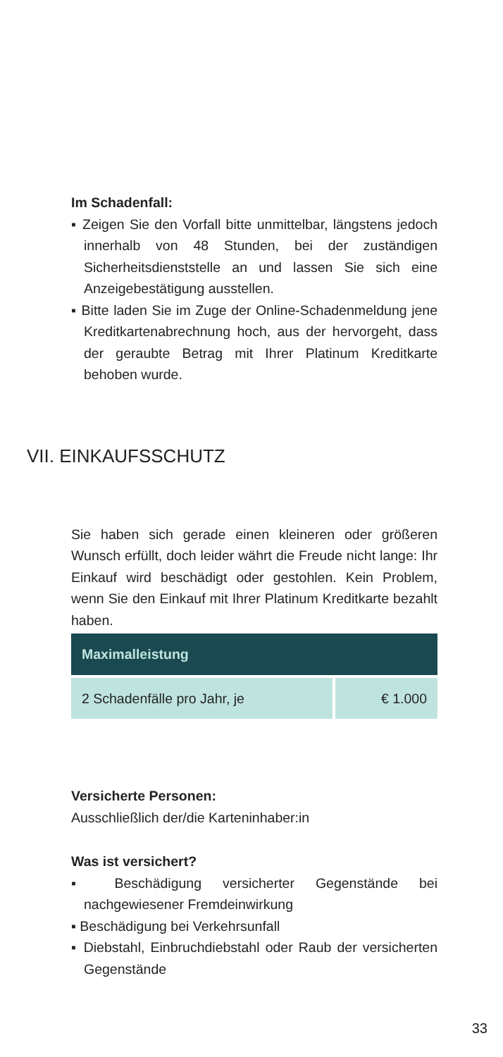Im Schadenfall:
▪ Zeigen Sie den Vorfall bitte unmittelbar, längstens jedoch innerhalb von 48 Stunden, bei der zuständigen Sicherheitsdienststelle an und lassen Sie sich eine Anzeigebestätigung ausstellen.
▪ Bitte laden Sie im Zuge der Online-Schadenmeldung jene Kreditkartenabrechnung hoch, aus der hervorgeht, dass der geraubte Betrag mit Ihrer Platinum Kreditkarte behoben wurde.
VII. EINKAUFSSCHUTZ
Sie haben sich gerade einen kleineren oder größeren Wunsch erfüllt, doch leider währt die Freude nicht lange: Ihr Einkauf wird beschädigt oder gestohlen. Kein Problem, wenn Sie den Einkauf mit Ihrer Platinum Kreditkarte bezahlt haben.
| Maximalleistung | |
| --- | --- |
| 2 Schadenfälle pro Jahr, je | € 1.000 |
Versicherte Personen:
Ausschließlich der/die Karteninhaber:in
Was ist versichert?
▪ Beschädigung versicherter Gegenstände bei nachgewiesener Fremdeinwirkung
▪ Beschädigung bei Verkehrsunfall
▪ Diebstahl, Einbruchdiebstahl oder Raub der versicherten Gegenstände
33